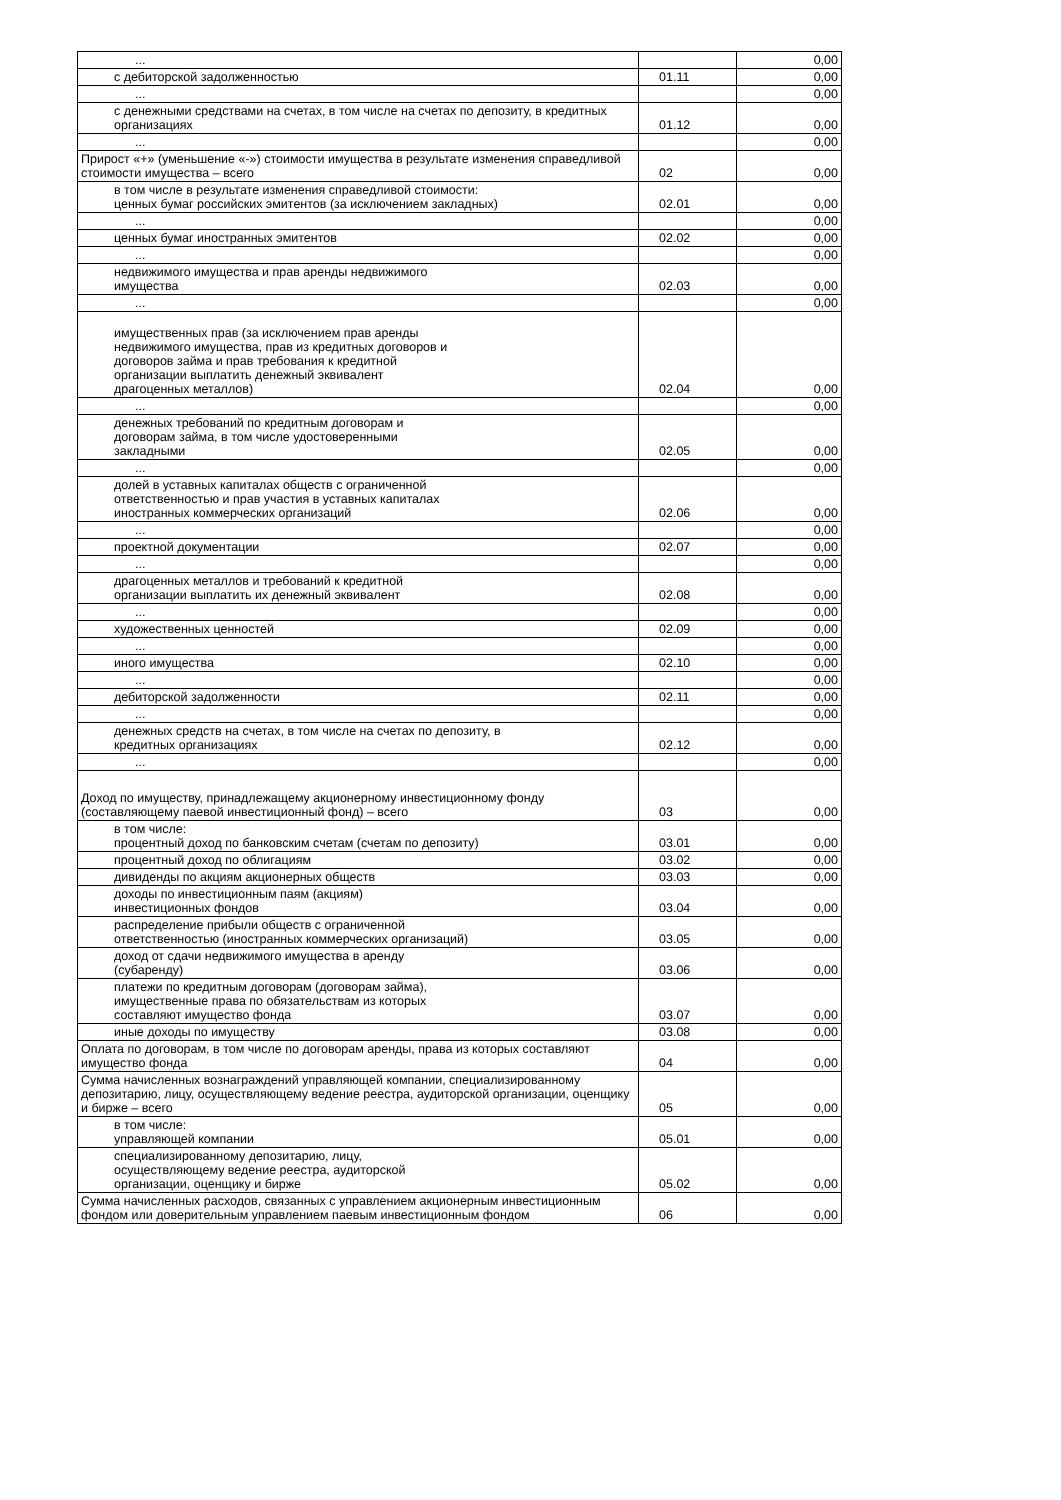| ... | | 0,00 |
| с дебиторской задолженностью | 01.11 | 0,00 |
| ... | | 0,00 |
| с денежными средствами на счетах, в том числе на счетах по депозиту, в кредитных организациях | 01.12 | 0,00 |
| ... | | 0,00 |
| Прирост «+» (уменьшение «-») стоимости имущества в результате изменения справедливой стоимости имущества – всего | 02 | 0,00 |
| в том числе в результате изменения справедливой стоимости: ценных бумаг российских эмитентов (за исключением закладных) | 02.01 | 0,00 |
| ... | | 0,00 |
| ценных бумаг иностранных эмитентов | 02.02 | 0,00 |
| ... | | 0,00 |
| недвижимого имущества и прав аренды недвижимого имущества | 02.03 | 0,00 |
| ... | | 0,00 |
| имущественных прав (за исключением прав аренды недвижимого имущества, прав из кредитных договоров и договоров займа и прав требования к кредитной организации выплатить денежный эквивалент драгоценных металлов) | 02.04 | 0,00 |
| ... | | 0,00 |
| денежных требований по кредитным договорам и договорам займа, в том числе удостоверенными закладными | 02.05 | 0,00 |
| ... | | 0,00 |
| долей в уставных капиталах обществ с ограниченной ответственностью и прав участия в уставных капиталах иностранных коммерческих организаций | 02.06 | 0,00 |
| ... | | 0,00 |
| проектной документации | 02.07 | 0,00 |
| ... | | 0,00 |
| драгоценных металлов и требований к кредитной организации выплатить их денежный эквивалент | 02.08 | 0,00 |
| ... | | 0,00 |
| художественных ценностей | 02.09 | 0,00 |
| ... | | 0,00 |
| иного имущества | 02.10 | 0,00 |
| ... | | 0,00 |
| дебиторской задолженности | 02.11 | 0,00 |
| ... | | 0,00 |
| денежных средств на счетах, в том числе на счетах по депозиту, в кредитных организациях | 02.12 | 0,00 |
| ... | | 0,00 |
| Доход по имуществу, принадлежащему акционерному инвестиционному фонду (составляющему паевой инвестиционный фонд) – всего | 03 | 0,00 |
| в том числе: процентный доход по банковским счетам (счетам по депозиту) | 03.01 | 0,00 |
| процентный доход по облигациям | 03.02 | 0,00 |
| дивиденды по акциям акционерных обществ | 03.03 | 0,00 |
| доходы по инвестиционным паям (акциям) инвестиционных фондов | 03.04 | 0,00 |
| распределение прибыли обществ с ограниченной ответственностью (иностранных коммерческих организаций) | 03.05 | 0,00 |
| доход от сдачи недвижимого имущества в аренду (субаренду) | 03.06 | 0,00 |
| платежи по кредитным договорам (договорам займа), имущественные права по обязательствам из которых составляют имущество фонда | 03.07 | 0,00 |
| иные доходы по имуществу | 03.08 | 0,00 |
| Оплата по договорам, в том числе по договорам аренды, права из которых составляют имущество фонда | 04 | 0,00 |
| Сумма начисленных вознаграждений управляющей компании, специализированному депозитарию, лицу, осуществляющему ведение реестра, аудиторской организации, оценщику и бирже – всего | 05 | 0,00 |
| в том числе: управляющей компании | 05.01 | 0,00 |
| специализированному депозитарию, лицу, осуществляющему ведение реестра, аудиторской организации, оценщику и бирже | 05.02 | 0,00 |
| Сумма начисленных расходов, связанных с управлением акционерным инвестиционным фондом или доверительным управлением паевым инвестиционным фондом | 06 | 0,00 |